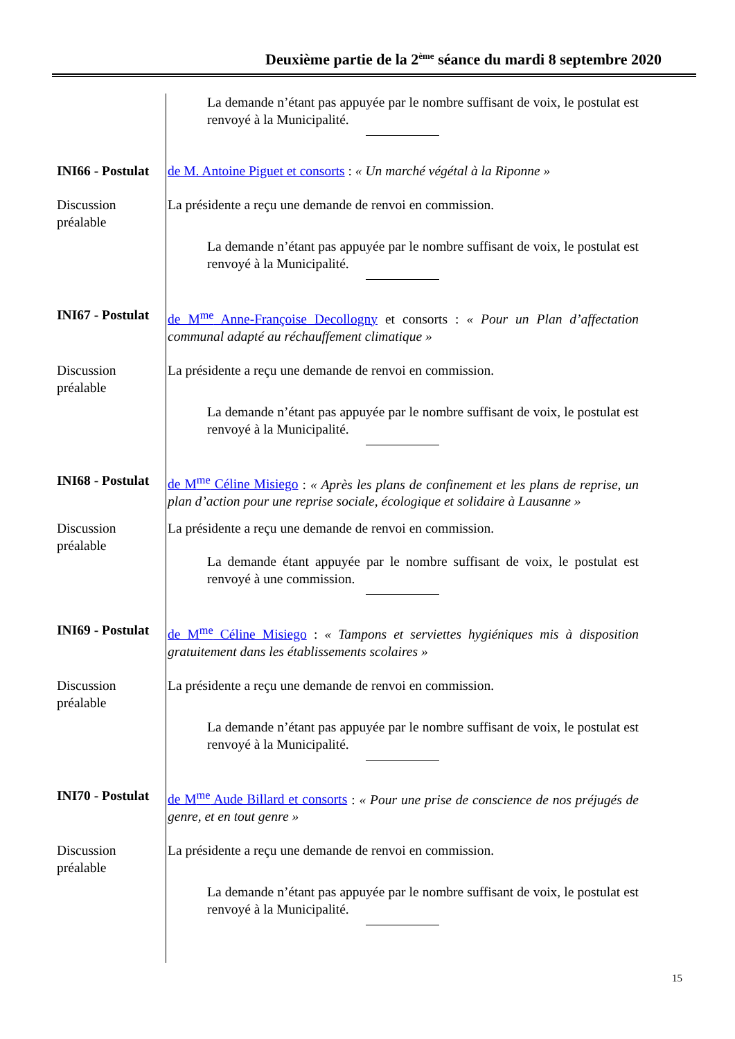Deuxième partie de la 2<sup>ème</sup> séance du mardi 8 septembre 2020
La demande n’étant pas appuyée par le nombre suffisant de voix, le postulat est renvoyé à la Municipalité.
INI66 - Postulat
de M. Antoine Piguet et consorts : « Un marché végétal à la Riponne »
Discussion préalable
La présidente a reçu une demande de renvoi en commission.
La demande n’étant pas appuyée par le nombre suffisant de voix, le postulat est renvoyé à la Municipalité.
INI67 - Postulat
de M<sup>me</sup> Anne-Françoise Decollogny et consorts : « Pour un Plan d’affectation communal adapté au réchauffement climatique »
Discussion préalable
La présidente a reçu une demande de renvoi en commission.
La demande n’étant pas appuyée par le nombre suffisant de voix, le postulat est renvoyé à la Municipalité.
INI68 - Postulat
de M<sup>me</sup> Céline Misiego : « Après les plans de confinement et les plans de reprise, un plan d’action pour une reprise sociale, écologique et solidaire à Lausanne »
Discussion préalable
La présidente a reçu une demande de renvoi en commission.
La demande étant appuyée par le nombre suffisant de voix, le postulat est renvoyé à une commission.
INI69 - Postulat
de M<sup>me</sup> Céline Misiego : « Tampons et serviettes hygiéniques mis à disposition gratuitement dans les établissements scolaires »
Discussion préalable
La présidente a reçu une demande de renvoi en commission.
La demande n’étant pas appuyée par le nombre suffisant de voix, le postulat est renvoyé à la Municipalité.
INI70 - Postulat
de M<sup>me</sup> Aude Billard et consorts : « Pour une prise de conscience de nos préjugés de genre, et en tout genre »
Discussion préalable
La présidente a reçu une demande de renvoi en commission.
La demande n’étant pas appuyée par le nombre suffisant de voix, le postulat est renvoyé à la Municipalité.
15